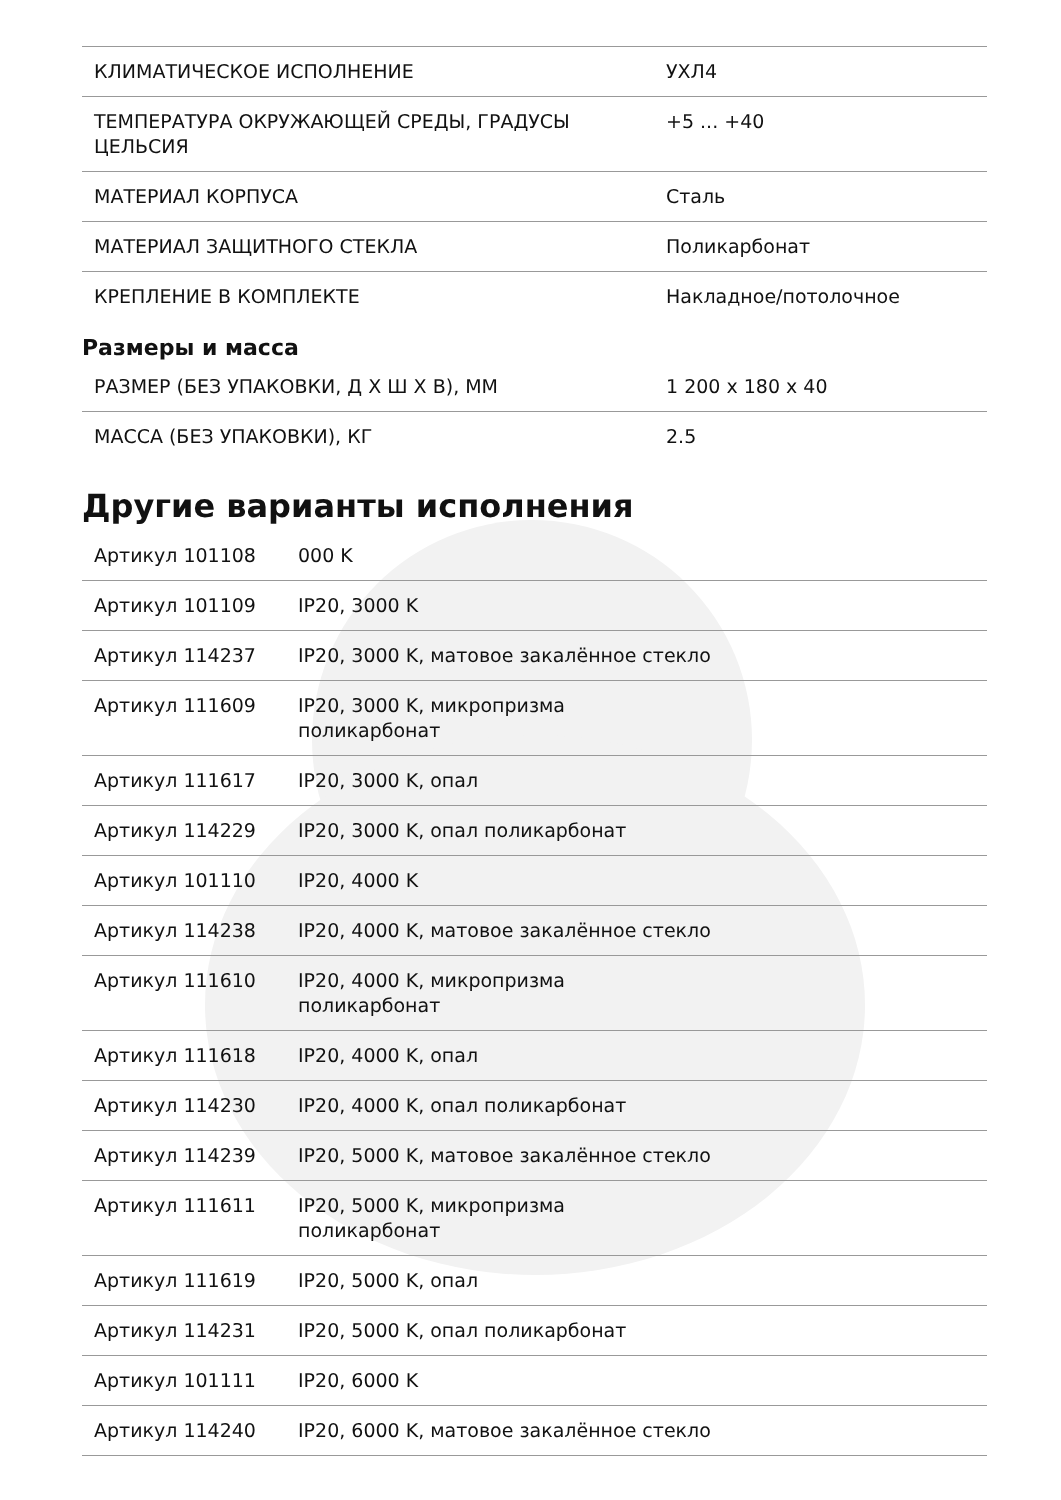| КЛИМАТИЧЕСКОЕ ИСПОЛНЕНИЕ | УХЛ4 |
| ТЕМПЕРАТУРА ОКРУЖАЮЩЕЙ СРЕДЫ, ГРАДУСЫ ЦЕЛЬСИЯ | +5 ... +40 |
| МАТЕРИАЛ КОРПУСА | Сталь |
| МАТЕРИАЛ ЗАЩИТНОГО СТЕКЛА | Поликарбонат |
| КРЕПЛЕНИЕ В КОМПЛЕКТЕ | Накладное/потолочное |
Размеры и масса
| РАЗМЕР (БЕЗ УПАКОВКИ, Д Х Ш Х В), ММ | 1 200 x 180 x 40 |
| МАССА (БЕЗ УПАКОВКИ), КГ | 2.5 |
Другие варианты исполнения
| Артикул 101108 | 000 K |
| Артикул 101109 | IP20, 3000 K |
| Артикул 114237 | IP20, 3000 K, матовое закалённое стекло |
| Артикул 111609 | IP20, 3000 K, микропризма поликарбонат |
| Артикул 111617 | IP20, 3000 K, опал |
| Артикул 114229 | IP20, 3000 K, опал поликарбонат |
| Артикул 101110 | IP20, 4000 K |
| Артикул 114238 | IP20, 4000 K, матовое закалённое стекло |
| Артикул 111610 | IP20, 4000 K, микропризма поликарбонат |
| Артикул 111618 | IP20, 4000 K, опал |
| Артикул 114230 | IP20, 4000 K, опал поликарбонат |
| Артикул 114239 | IP20, 5000 K, матовое закалённое стекло |
| Артикул 111611 | IP20, 5000 K, микропризма поликарбонат |
| Артикул 111619 | IP20, 5000 K, опал |
| Артикул 114231 | IP20, 5000 K, опал поликарбонат |
| Артикул 101111 | IP20, 6000 K |
| Артикул 114240 | IP20, 6000 K, матовое закалённое стекло |